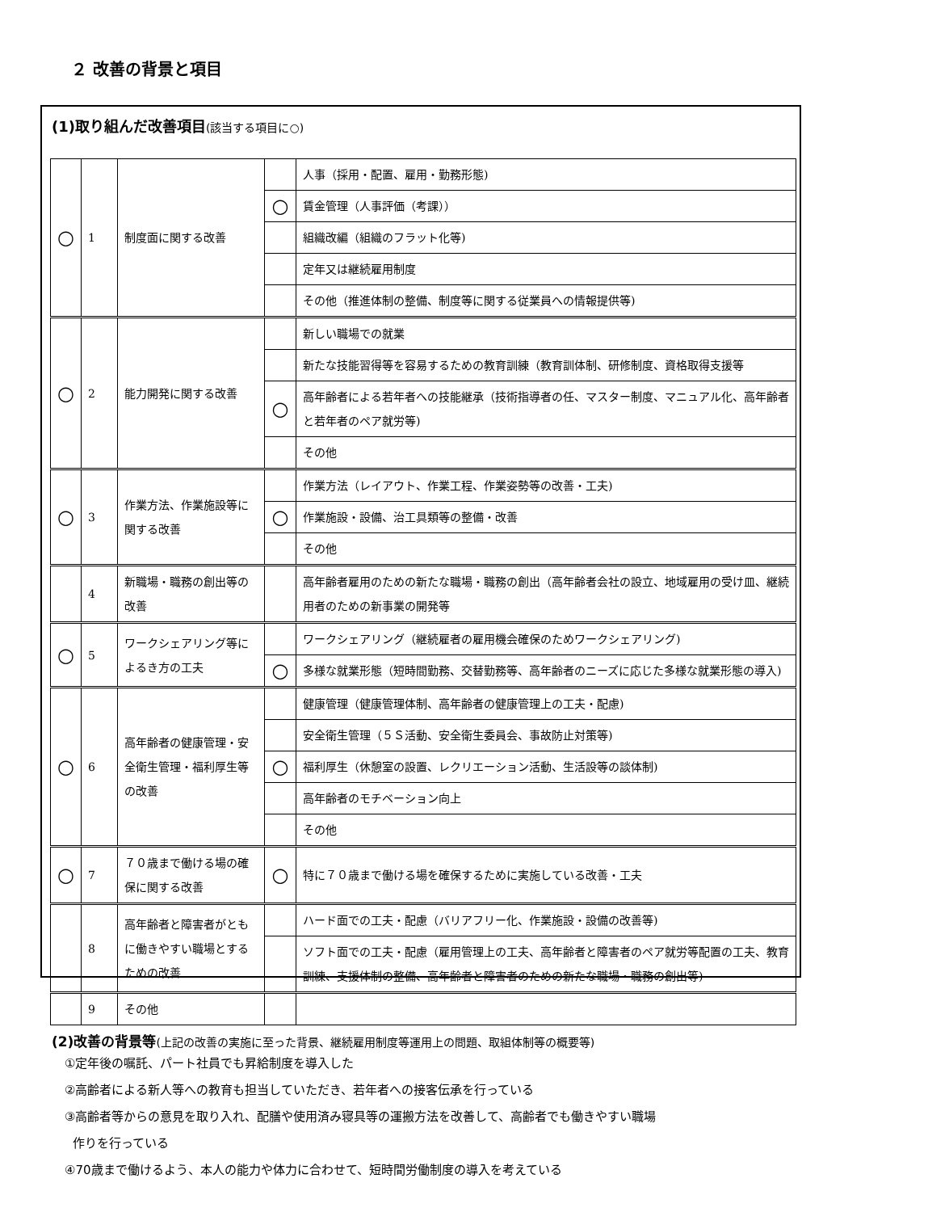２ 改善の背景と項目
(1)取り組んだ改善項目(該当する項目に○)
| ○ | 1 | 制度面に関する改善 | | 人事（採用・配置、雇用・勤務形態) |
| | | | ○ | 賃金管理（人事評価（考課）） |
| | | | | 組織改編（組織のフラット化等) |
| | | | | 定年又は継続雇用制度 |
| | | | | その他（推進体制の整備、制度等に関する従業員への情報提供等) |
| ○ | 2 | 能力開発に関する改善 | | 新しい職場での就業 |
| | | | | 新たな技能習得等を容易するための教育訓練（教育訓体制、研修制度、資格取得支援等 |
| | | | ○ | 高年齢者による若年者への技能継承（技術指導者の任、マスター制度、マニュアル化、高年齢者と若年者のペア就労等) |
| | | | | その他 |
| ○ | 3 | 作業方法、作業施設等に関する改善 | | 作業方法（レイアウト、作業工程、作業姿勢等の改善・工夫) |
| | | | ○ | 作業施設・設備、治工具類等の整備・改善 |
| | | | | その他 |
| | 4 | 新職場・職務の創出等の改善 | | 高年齢者雇用のための新たな職場・職務の創出（高年齢者会社の設立、地域雇用の受け皿、継続用者のための新事業の開発等 |
| ○ | 5 | ワークシェアリング等によるき方の工夫 | | ワークシェアリング（継続雇者の雇用機会確保のためワークシェアリング) |
| | | | ○ | 多様な就業形態（短時間勤務、交替勤務等、高年齢者のニーズに応じた多様な就業形態の導入) |
| ○ | 6 | 高年齢者の健康管理・安全衛生管理・福利厚生等の改善 | | 健康管理（健康管理体制、高年齢者の健康管理上の工夫・配慮) |
| | | | | 安全衛生管理（５Ｓ活動、安全衛生委員会、事故防止対策等) |
| | | | ○ | 福利厚生（休憩室の設置、レクリエーション活動、生活設等の談体制) |
| | | | | 高年齢者のモチベーション向上 |
| | | | | その他 |
| ○ | 7 | ７０歳まで働ける場の確保に関する改善 | ○ | 特に７０歳まで働ける場を確保するために実施している改善・工夫 |
| | 8 | 高年齢者と障害者がともに働きやすい職場とするための改善 | | ハード面での工夫・配慮（バリアフリー化、作業施設・設備の改善等) |
| | | | | ソフト面での工夫・配慮（雇用管理上の工夫、高年齢者と障害者のペア就労等配置の工夫、教育訓練、支援体制の整備、高年齢者と障害者のための新たな職場・職務の創出等) |
| | 9 | その他 | | |
(2)改善の背景等(上記の改善の実施に至った背景、継続雇用制度等運用上の問題、取組体制等の概要等)
①定年後の嘱託、パート社員でも昇給制度を導入した
②高齢者による新人等への教育も担当していただき、若年者への接客伝承を行っている
③高齢者等からの意見を取り入れ、配膳や使用済み寝具等の運搬方法を改善して、高齢者でも働きやすい職場
作りを行っている
④70歳まで働けるよう、本人の能力や体力に合わせて、短時間労働制度の導入を考えている